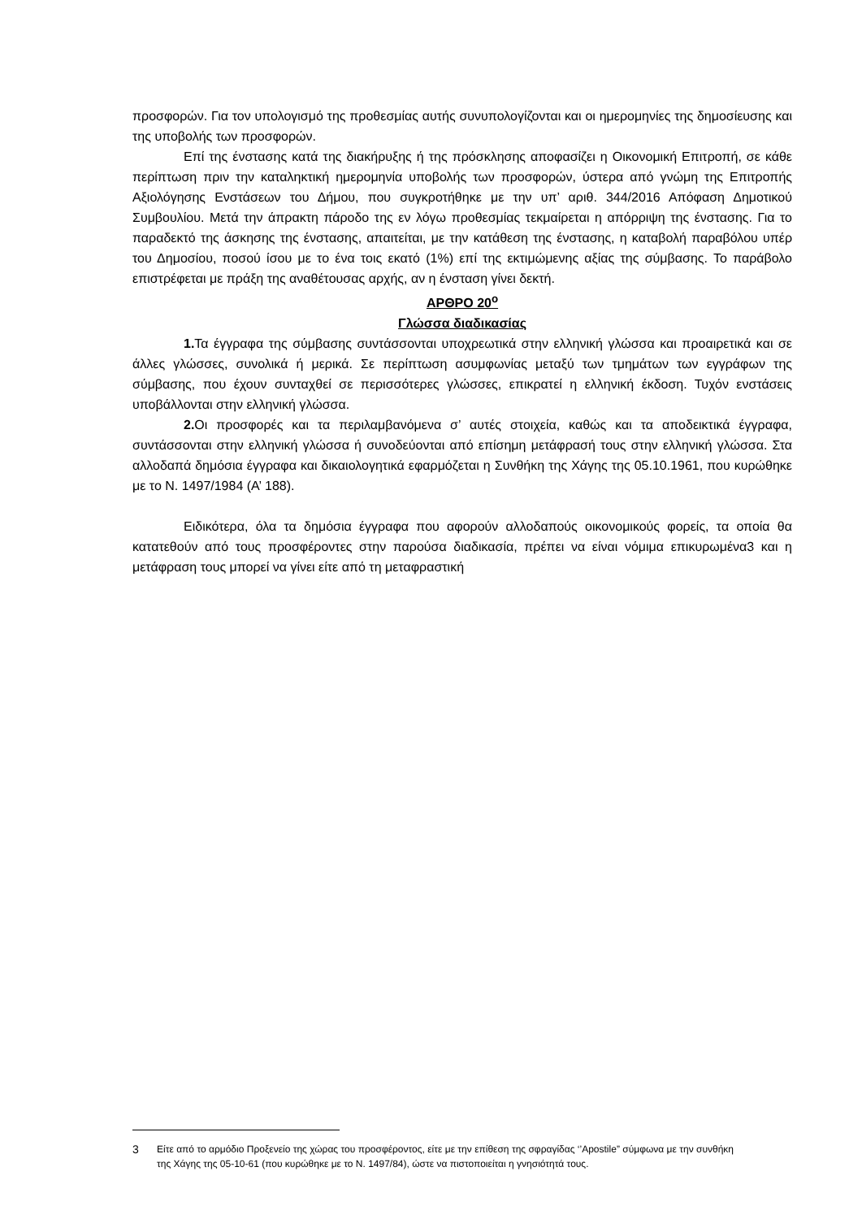προσφορών. Για τον υπολογισμό της προθεσμίας αυτής συνυπολογίζονται και οι ημερομηνίες της δημοσίευσης και της υποβολής των προσφορών.
Επί της ένστασης κατά της διακήρυξης ή της πρόσκλησης αποφασίζει η Οικονομική Επιτροπή, σε κάθε περίπτωση πριν την καταληκτική ημερομηνία υποβολής των προσφορών, ύστερα από γνώμη της Επιτροπής Αξιολόγησης Ενστάσεων του Δήμου, που συγκροτήθηκε με την υπ’ αριθ. 344/2016 Απόφαση Δημοτικού Συμβουλίου. Μετά την άπρακτη πάροδο της εν λόγω προθεσμίας τεκμαίρεται η απόρριψη της ένστασης. Για το παραδεκτό της άσκησης της ένστασης, απαιτείται, με την κατάθεση της ένστασης, η καταβολή παραβόλου υπέρ του Δημοσίου, ποσού ίσου με το ένα τοις εκατό (1%) επί της εκτιμώμενης αξίας της σύμβασης. Το παράβολο επιστρέφεται με πράξη της αναθέτουσας αρχής, αν η ένσταση γίνει δεκτή.
ΑΡΘΡΟ 20<sup>ο</sup>
Γλώσσα διαδικασίας
1. Τα έγγραφα της σύμβασης συντάσσονται υποχρεωτικά στην ελληνική γλώσσα και προαιρετικά και σε άλλες γλώσσες, συνολικά ή μερικά. Σε περίπτωση ασυμφωνίας μεταξύ των τμημάτων των εγγράφων της σύμβασης, που έχουν συνταχθεί σε περισσότερες γλώσσες, επικρατεί η ελληνική έκδοση. Τυχόν ενστάσεις υποβάλλονται στην ελληνική γλώσσα.
2. Οι προσφορές και τα περιλαμβανόμενα σ’ αυτές στοιχεία, καθώς και τα αποδεικτικά έγγραφα, συντάσσονται στην ελληνική γλώσσα ή συνοδεύονται από επίσημη μετάφρασή τους στην ελληνική γλώσσα. Στα αλλοδαπά δημόσια έγγραφα και δικαιολογητικά εφαρμόζεται η Συνθήκη της Χάγης της 05.10.1961, που κυρώθηκε με το Ν. 1497/1984 (Α’ 188).
Ειδικότερα, όλα τα δημόσια έγγραφα που αφορούν αλλοδαπούς οικονομικούς φορείς, τα οποία θα κατατεθούν από τους προσφέροντες στην παρούσα διαδικασία, πρέπει να είναι νόμιμα επικυρωμένα3 και η μετάφραση τους μπορεί να γίνει είτε από τη μεταφραστική
3 Είτε από το αρμόδιο Προξενείο της χώρας του προσφέροντος, είτε με την επίθεση της σφραγίδας ‘’Apostile” σύμφωνα με την συνθήκη της Χάγης της 05-10-61 (που κυρώθηκε με το Ν. 1497/84), ώστε να πιστοποιείται η γνησιότητά τους.